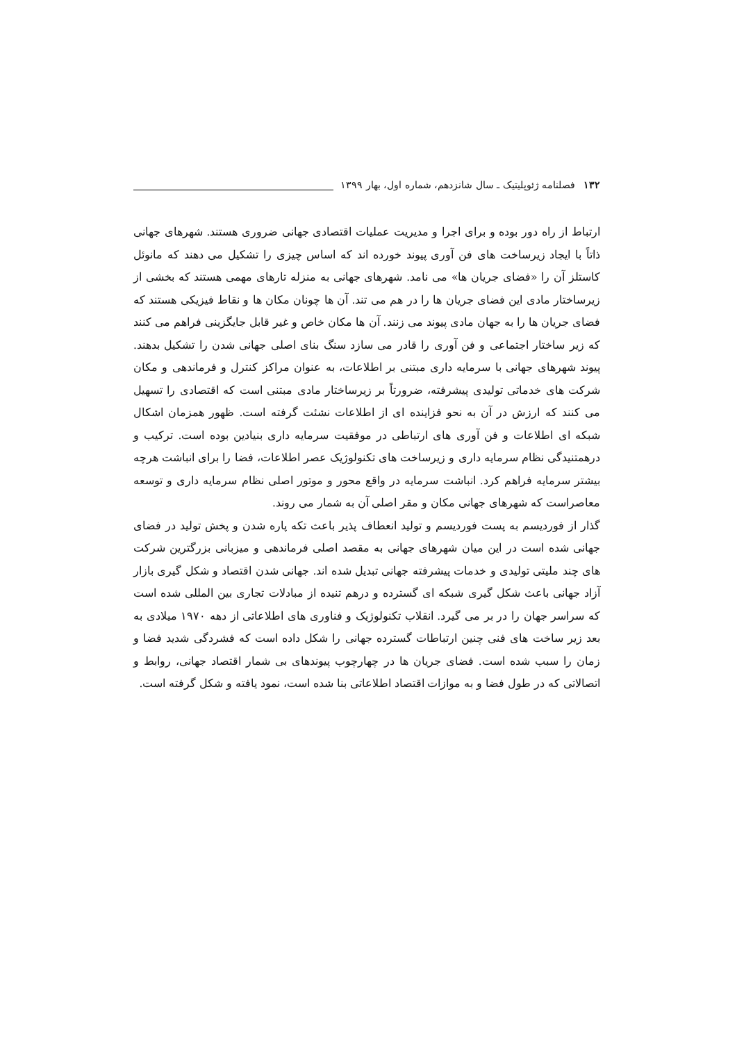۱۳۲ فصلنامه ژئوپلیتیک ـ سال شانزدهم، شماره اول، بهار ۱۳۹۹
ارتباط از راه دور بوده و برای اجرا و مدیریت عملیات اقتصادی جهانی ضروری هستند. شهرهای جهانی ذاتاً با ایجاد زیرساخت های فن آوری پیوند خورده اند که اساس چیزی را تشکیل می دهند که مانوئل کاستلز آن را «فضای جریان ها» می نامد. شهرهای جهانی به منزله تارهای مهمی هستند که بخشی از زیرساختار مادی این فضای جریان ها را در هم می تند. آن ها چونان مکان ها و نقاط فیزیکی هستند که فضای جریان ها را به جهان مادی پیوند می زنند. آن ها مکان خاص و غیر قابل جایگزینی فراهم می کنند که زیر ساختار اجتماعی و فن آوری را قادر می سازد سنگ بنای اصلی جهانی شدن را تشکیل بدهند. پیوند شهرهای جهانی با سرمایه داری مبتنی بر اطلاعات، به عنوان مراکز کنترل و فرماندهی و مکان شرکت های خدماتی تولیدی پیشرفته، ضرورتاً بر زیرساختار مادی مبتنی است که اقتصادی را تسهیل می کنند که ارزش در آن به نحو فزاینده ای از اطلاعات نشئت گرفته است. ظهور همزمان اشکال شبکه ای اطلاعات و فن آوری های ارتباطی در موفقیت سرمایه داری بنیادین بوده است. ترکیب و درهمتنیدگی نظام سرمایه داری و زیرساخت های تکنولوژیک عصر اطلاعات، فضا را برای انباشت هرچه بیشتر سرمایه فراهم کرد. انباشت سرمایه در واقع محور و موتور اصلی نظام سرمایه داری و توسعه معاصراست که شهرهای جهانی مکان و مقر اصلی آن به شمار می روند.
گذار از فوردیسم به پست فوردیسم و تولید انعطاف پذیر باعث تکه پاره شدن و پخش تولید در فضای جهانی شده است در این میان شهرهای جهانی به مقصد اصلی فرماندهی و میزبانی بزرگترین شرکت های چند ملیتی تولیدی و خدمات پیشرفته جهانی تبدیل شده اند. جهانی شدن اقتصاد و شکل گیری بازار آزاد جهانی باعث شکل گیری شبکه ای گسترده و درهم تنیده از مبادلات تجاری بین المللی شده است که سراسر جهان را در بر می گیرد. انقلاب تکنولوژیک و فناوری های اطلاعاتی از دهه ۱۹۷۰ میلادی به بعد زیر ساخت های فنی چنین ارتباطات گسترده جهانی را شکل داده است که فشردگی شدید فضا و زمان را سبب شده است. فضای جریان ها در چهارچوب پیوندهای بی شمار اقتصاد جهانی، روابط و اتصالاتی که در طول فضا و به موازات اقتصاد اطلاعاتی بنا شده است، نمود یافته و شکل گرفته است.